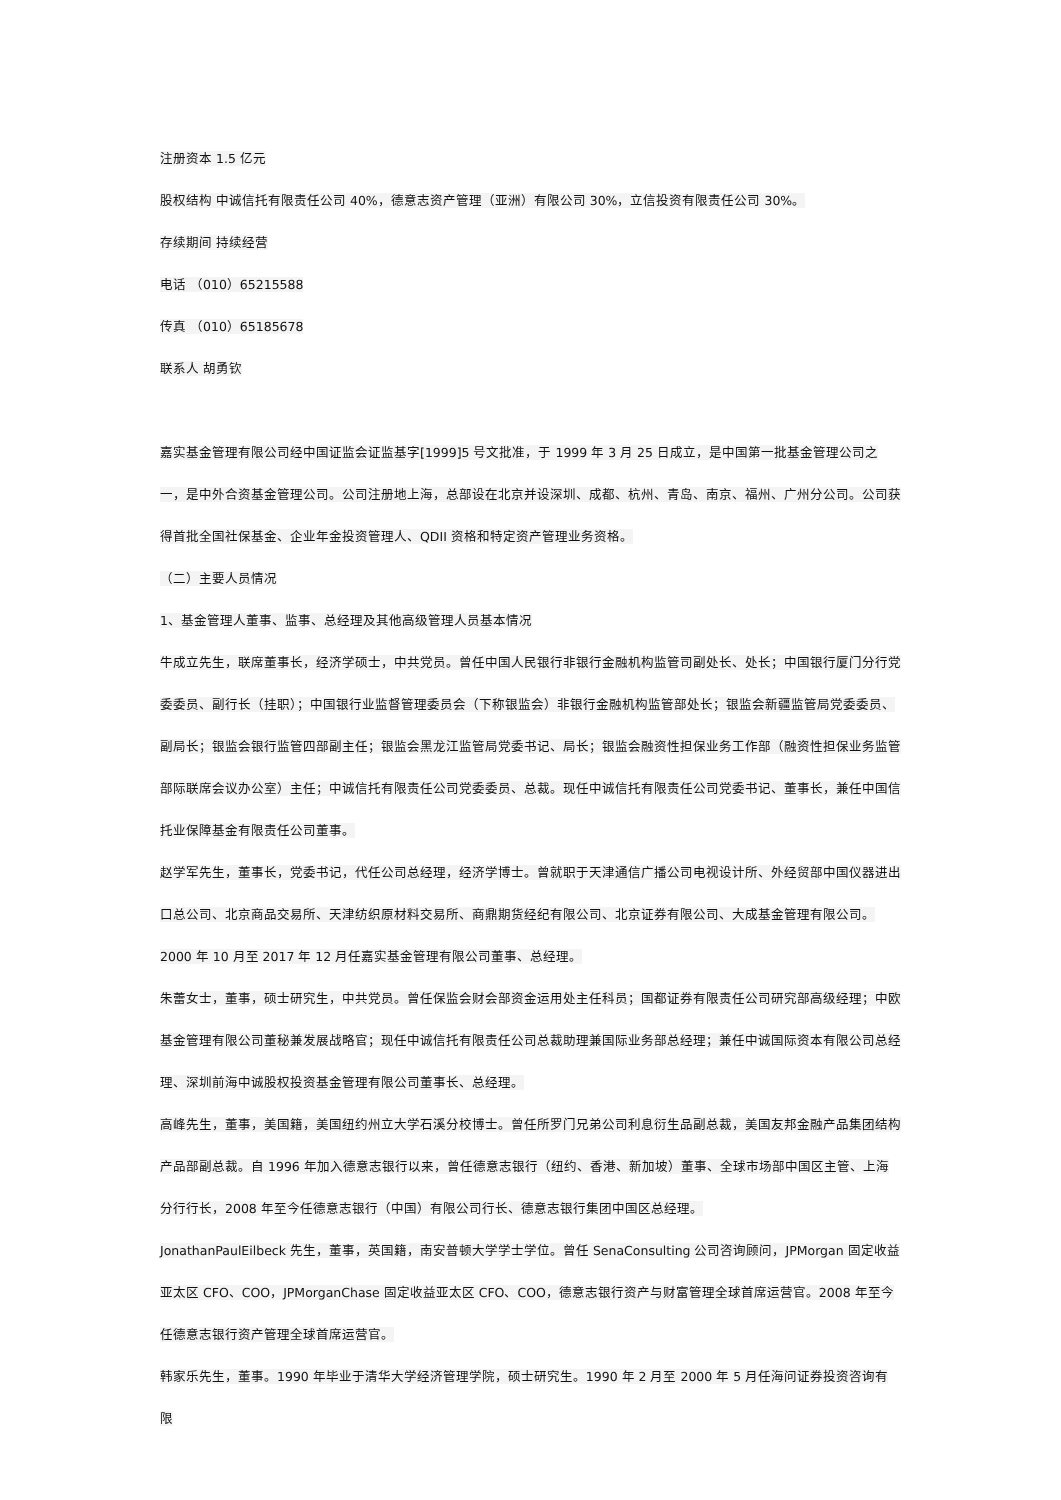注册资本 1.5 亿元
股权结构 中诚信托有限责任公司 40%，德意志资产管理（亚洲）有限公司 30%，立信投资有限责任公司 30%。
存续期间 持续经营
电话 （010）65215588
传真 （010）65185678
联系人 胡勇钦
嘉实基金管理有限公司经中国证监会证监基字[1999]5 号文批准，于 1999 年 3 月 25 日成立，是中国第一批基金管理公司之一，是中外合资基金管理公司。公司注册地上海，总部设在北京并设深圳、成都、杭州、青岛、南京、福州、广州分公司。公司获得首批全国社保基金、企业年金投资管理人、QDII 资格和特定资产管理业务资格。
（二）主要人员情况
1、基金管理人董事、监事、总经理及其他高级管理人员基本情况
牛成立先生，联席董事长，经济学硕士，中共党员。曾任中国人民银行非银行金融机构监管司副处长、处长；中国银行厦门分行党委委员、副行长（挂职）；中国银行业监督管理委员会（下称银监会）非银行金融机构监管部处长；银监会新疆监管局党委委员、副局长；银监会银行监管四部副主任；银监会黑龙江监管局党委书记、局长；银监会融资性担保业务工作部（融资性担保业务监管部际联席会议办公室）主任；中诚信托有限责任公司党委委员、总裁。现任中诚信托有限责任公司党委书记、董事长，兼任中国信托业保障基金有限责任公司董事。
赵学军先生，董事长，党委书记，代任公司总经理，经济学博士。曾就职于天津通信广播公司电视设计所、外经贸部中国仪器进出口总公司、北京商品交易所、天津纺织原材料交易所、商鼎期货经纪有限公司、北京证券有限公司、大成基金管理有限公司。2000 年 10 月至 2017 年 12 月任嘉实基金管理有限公司董事、总经理。
朱蕾女士，董事，硕士研究生，中共党员。曾任保监会财会部资金运用处主任科员；国都证券有限责任公司研究部高级经理；中欧基金管理有限公司董秘兼发展战略官；现任中诚信托有限责任公司总裁助理兼国际业务部总经理；兼任中诚国际资本有限公司总经理、深圳前海中诚股权投资基金管理有限公司董事长、总经理。
高峰先生，董事，美国籍，美国纽约州立大学石溪分校博士。曾任所罗门兄弟公司利息衍生品副总裁，美国友邦金融产品集团结构产品部副总裁。自 1996 年加入德意志银行以来，曾任德意志银行（纽约、香港、新加坡）董事、全球市场部中国区主管、上海分行行长，2008 年至今任德意志银行（中国）有限公司行长、德意志银行集团中国区总经理。
JonathanPaulEilbeck 先生，董事，英国籍，南安普顿大学学士学位。曾任 SenaConsulting 公司咨询顾问，JPMorgan 固定收益亚太区 CFO、COO，JPMorganChase 固定收益亚太区 CFO、COO，德意志银行资产与财富管理全球首席运营官。2008 年至今任德意志银行资产管理全球首席运营官。
韩家乐先生，董事。1990 年毕业于清华大学经济管理学院，硕士研究生。1990 年 2 月至 2000 年 5 月任海问证券投资咨询有限